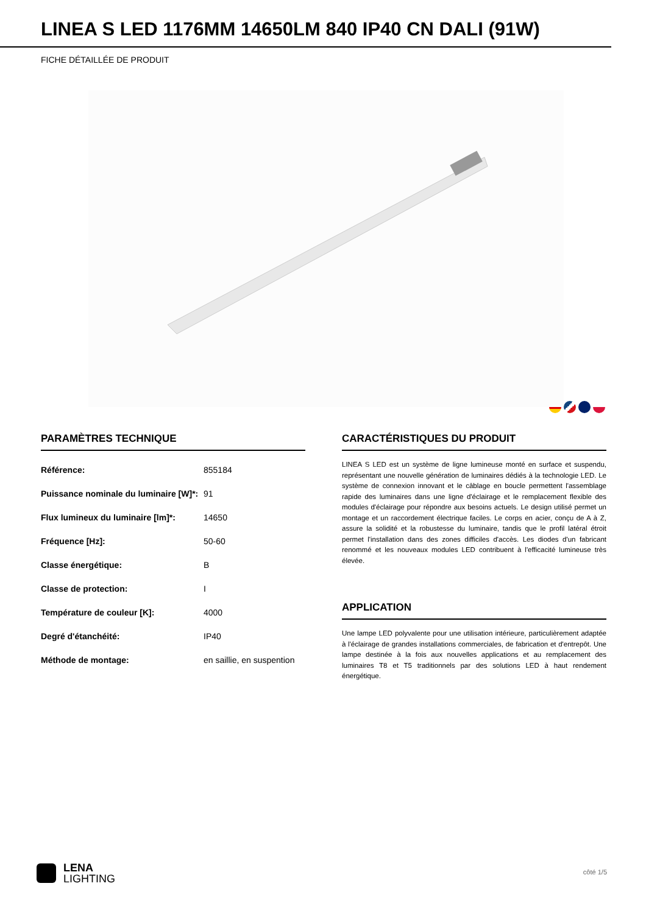LINEA S LED 1176MM 14650LM 840 IP40 CN DALI (91W)
FICHE DÉTAILLÉE DE PRODUIT
PARAMÈTRES TECHNIQUE
| Référence: | 855184 |
| Puissance nominale du luminaire [W]*: | 91 |
| Flux lumineux du luminaire [lm]*: | 14650 |
| Fréquence [Hz]: | 50-60 |
| Classe énergétique: | B |
| Classe de protection: | I |
| Température de couleur [K]: | 4000 |
| Degré d'étanchéité: | IP40 |
| Méthode de montage: | en saillie, en suspention |
CARACTÉRISTIQUES DU PRODUIT
LINEA S LED est un système de ligne lumineuse monté en surface et suspendu, représentant une nouvelle génération de luminaires dédiés à la technologie LED. Le système de connexion innovant et le câblage en boucle permettent l'assemblage rapide des luminaires dans une ligne d'éclairage et le remplacement flexible des modules d'éclairage pour répondre aux besoins actuels. Le design utilisé permet un montage et un raccordement électrique faciles. Le corps en acier, conçu de A à Z, assure la solidité et la robustesse du luminaire, tandis que le profil latéral étroit permet l'installation dans des zones difficiles d'accès. Les diodes d'un fabricant renommé et les nouveaux modules LED contribuent à l'efficacité lumineuse très élevée.
APPLICATION
Une lampe LED polyvalente pour une utilisation intérieure, particulièrement adaptée à l'éclairage de grandes installations commerciales, de fabrication et d'entrepôt. Une lampe destinée à la fois aux nouvelles applications et au remplacement des luminaires T8 et T5 traditionnels par des solutions LED à haut rendement énergétique.
LENA
LIGHTING
côté 1/5